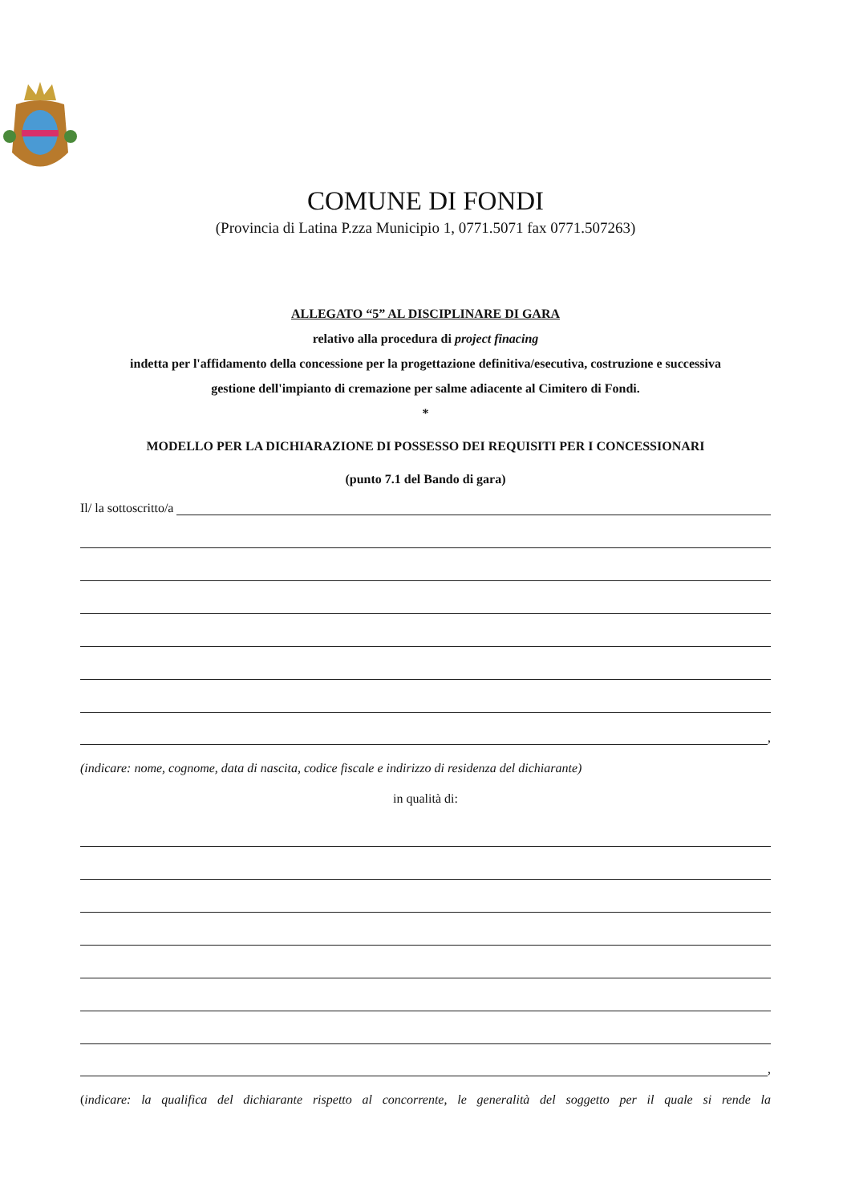COMUNE DI FONDI
(Provincia di Latina P.zza Municipio 1, 0771.5071 fax 0771.507263)
ALLEGATO “5” AL DISCIPLINARE DI GARA
relativo alla procedura di project finacing
indetta per l'affidamento della concessione per la progettazione definitiva/esecutiva, costruzione e successiva
gestione dell'impianto di cremazione per salme adiacente al Cimitero di Fondi.
*
MODELLO PER LA DICHIARAZIONE DI POSSESSO DEI REQUISITI PER I CONCESSIONARI
(punto 7.1 del Bando di gara)
Il/ la sottoscritto/a
,
(indicare: nome, cognome, data di nascita, codice fiscale e indirizzo di residenza del dichiarante)
in qualità di:
,
(indicare: la qualifica del dichiarante rispetto al concorrente, le generalità del soggetto per il quale si rende la